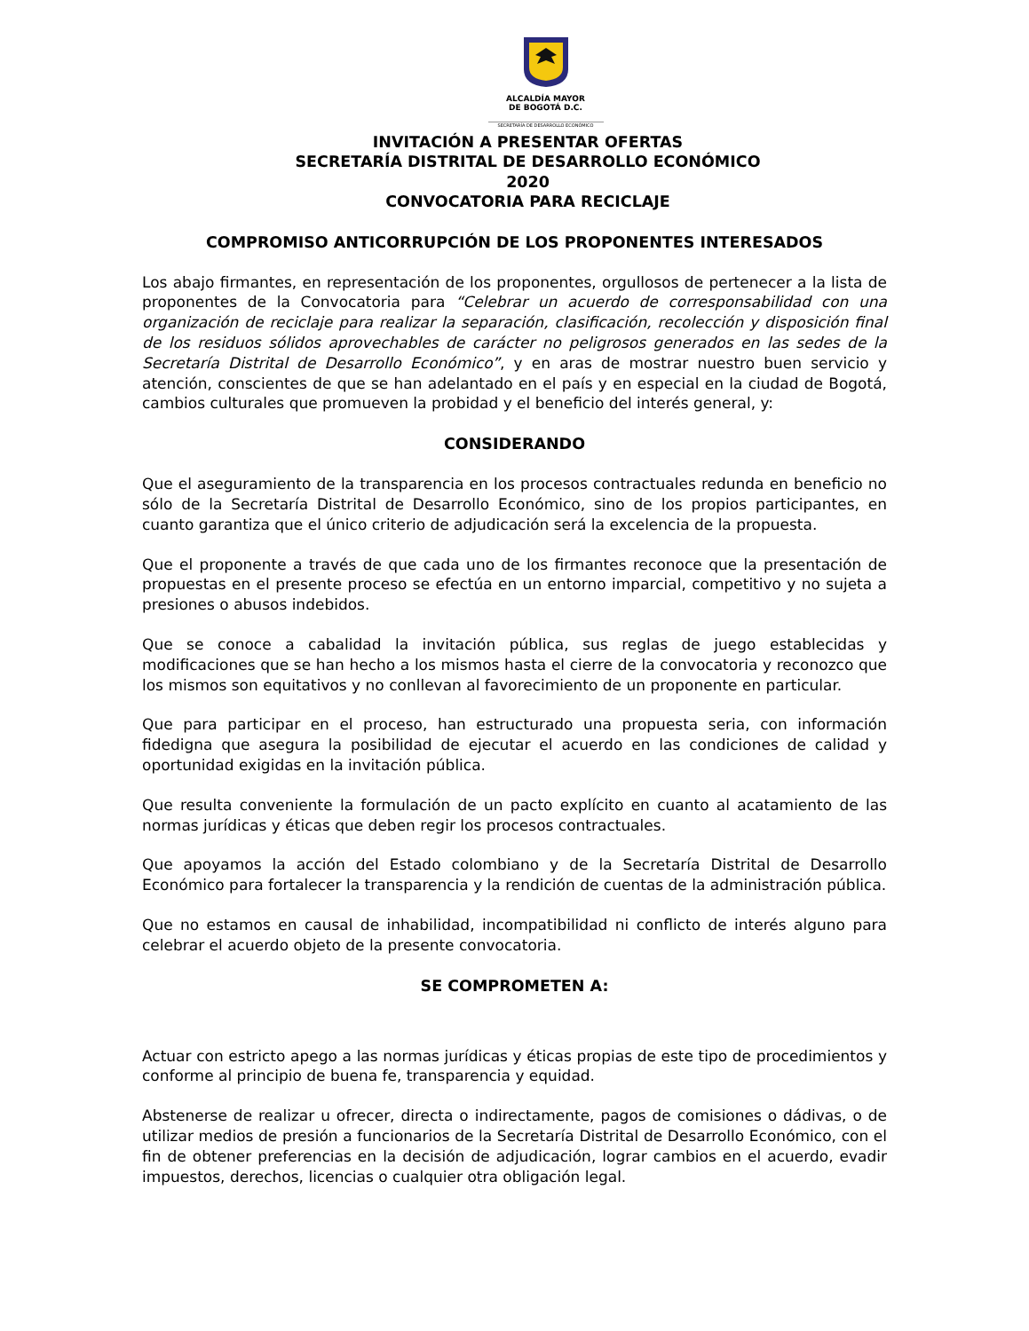ALCALDÍA MAYOR
DE BOGOTÁ D.C.
SECRETARÍA DE DESARROLLO ECONÓMICO
INVITACIÓN A PRESENTAR OFERTAS
SECRETARÍA DISTRITAL DE DESARROLLO ECONÓMICO
2020
CONVOCATORIA PARA RECICLAJE
COMPROMISO ANTICORRUPCIÓN DE LOS PROPONENTES INTERESADOS
Los abajo firmantes, en representación de los proponentes, orgullosos de pertenecer a la lista de proponentes de la Convocatoria para “Celebrar un acuerdo de corresponsabilidad con una organización de reciclaje para realizar la separación, clasificación, recolección y disposición final de los residuos sólidos aprovechables de carácter no peligrosos generados en las sedes de la Secretaría Distrital de Desarrollo Económico”, y en aras de mostrar nuestro buen servicio y atención, conscientes de que se han adelantado en el país y en especial en la ciudad de Bogotá, cambios culturales que promueven la probidad y el beneficio del interés general, y:
CONSIDERANDO
Que el aseguramiento de la transparencia en los procesos contractuales redunda en beneficio no sólo de la Secretaría Distrital de Desarrollo Económico, sino de los propios participantes, en cuanto garantiza que el único criterio de adjudicación será la excelencia de la propuesta.
Que el proponente a través de que cada uno de los firmantes reconoce que la presentación de propuestas en el presente proceso se efectúa en un entorno imparcial, competitivo y no sujeta a presiones o abusos indebidos.
Que se conoce a cabalidad la invitación pública, sus reglas de juego establecidas y modificaciones que se han hecho a los mismos hasta el cierre de la convocatoria y reconozco que los mismos son equitativos y no conllevan al favorecimiento de un proponente en particular.
Que para participar en el proceso, han estructurado una propuesta seria, con información fidedigna que asegura la posibilidad de ejecutar el acuerdo en las condiciones de calidad y oportunidad exigidas en la invitación pública.
Que resulta conveniente la formulación de un pacto explícito en cuanto al acatamiento de las normas jurídicas y éticas que deben regir los procesos contractuales.
Que apoyamos la acción del Estado colombiano y de la Secretaría Distrital de Desarrollo Económico para fortalecer la transparencia y la rendición de cuentas de la administración pública.
Que no estamos en causal de inhabilidad, incompatibilidad ni conflicto de interés alguno para celebrar el acuerdo objeto de la presente convocatoria.
SE COMPROMETEN A:
Actuar con estricto apego a las normas jurídicas y éticas propias de este tipo de procedimientos y conforme al principio de buena fe, transparencia y equidad.
Abstenerse de realizar u ofrecer, directa o indirectamente, pagos de comisiones o dádivas, o de utilizar medios de presión a funcionarios de la Secretaría Distrital de Desarrollo Económico, con el fin de obtener preferencias en la decisión de adjudicación, lograr cambios en el acuerdo, evadir impuestos, derechos, licencias o cualquier otra obligación legal.